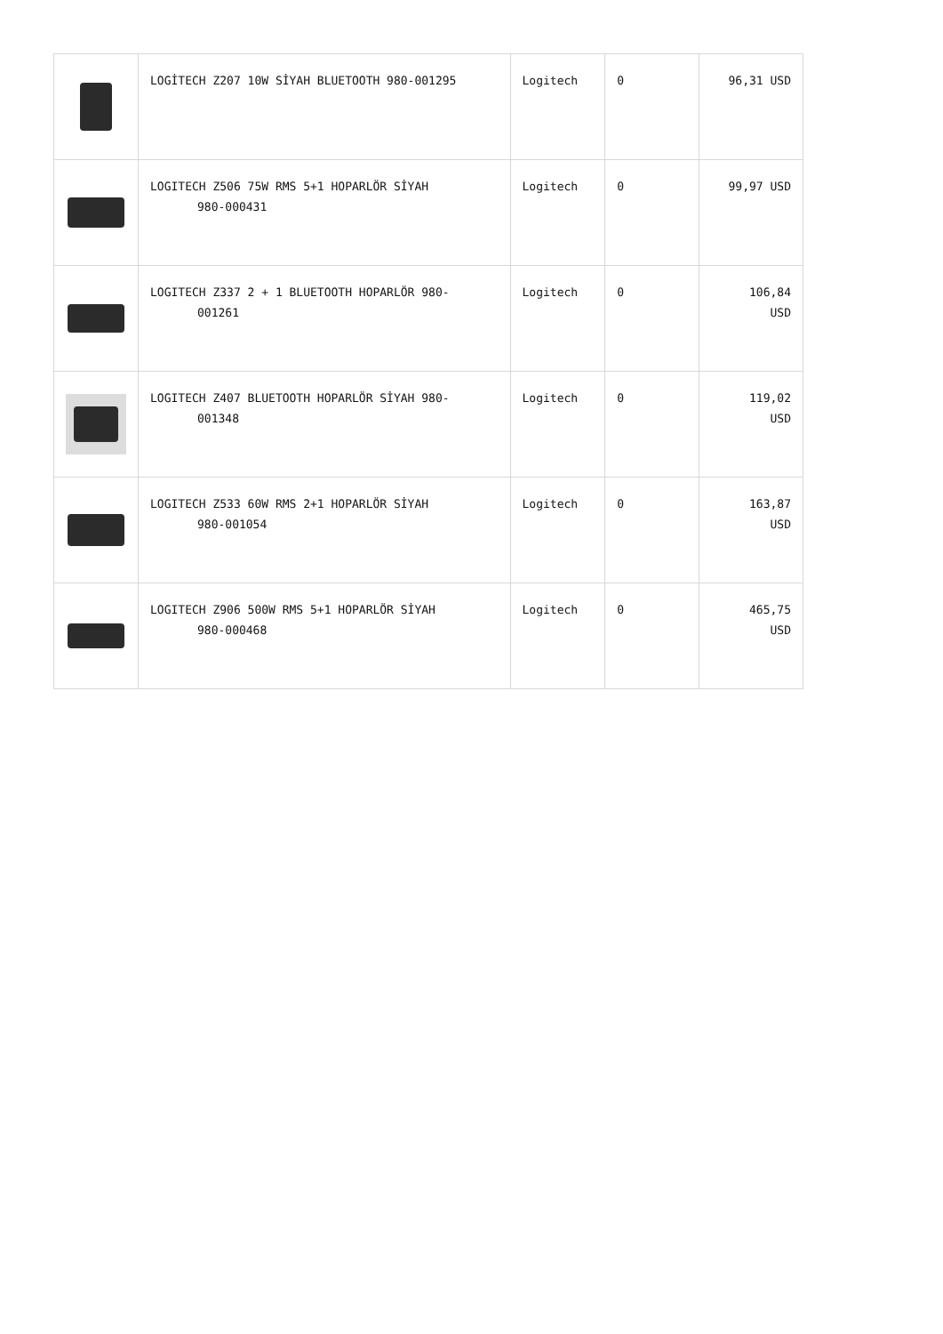| | LOGİTECH Z207 10W SİYAH BLUETOOTH 980-001295 | Logitech | 0 | 96,31 USD |
| | LOGITECH Z506 75W RMS 5+1 HOPARLÖR SİYAH 980-000431 | Logitech | 0 | 99,97 USD |
| | LOGITECH Z337 2 + 1 BLUETOOTH HOPARLÖR 980- 001261 | Logitech | 0 | 106,84 USD |
| | LOGITECH Z407 BLUETOOTH HOPARLÖR SİYAH 980- 001348 | Logitech | 0 | 119,02 USD |
| | LOGITECH Z533 60W RMS 2+1 HOPARLÖR SİYAH 980-001054 | Logitech | 0 | 163,87 USD |
| | LOGITECH Z906 500W RMS 5+1 HOPARLÖR SİYAH 980-000468 | Logitech | 0 | 465,75 USD |